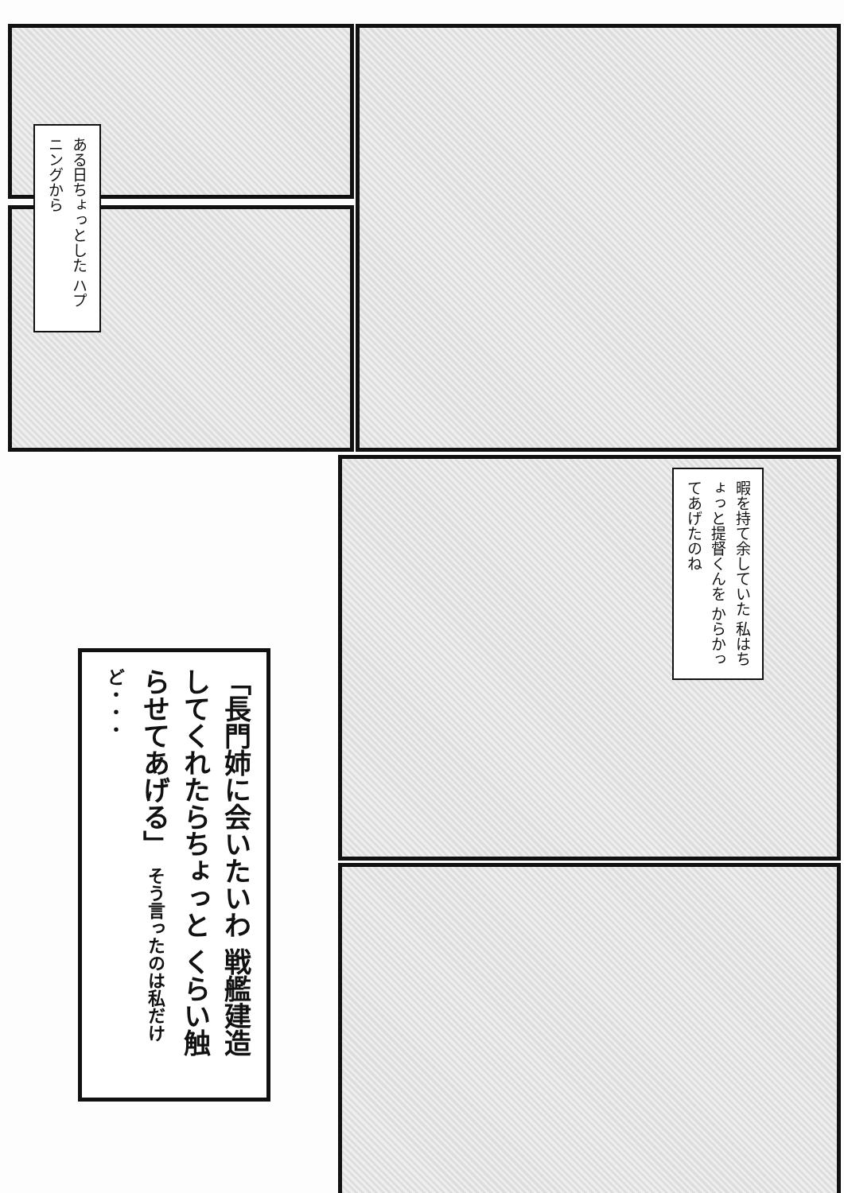ある日ちょっとした ハプニングから
暇を持て余していた 私はちょっと提督くんを からかってあげたのね
「長門姉に会いたいわ 戦艦建造してくれたらちょっと くらい触らせてあげる」 そう言ったのは私だけど・・・